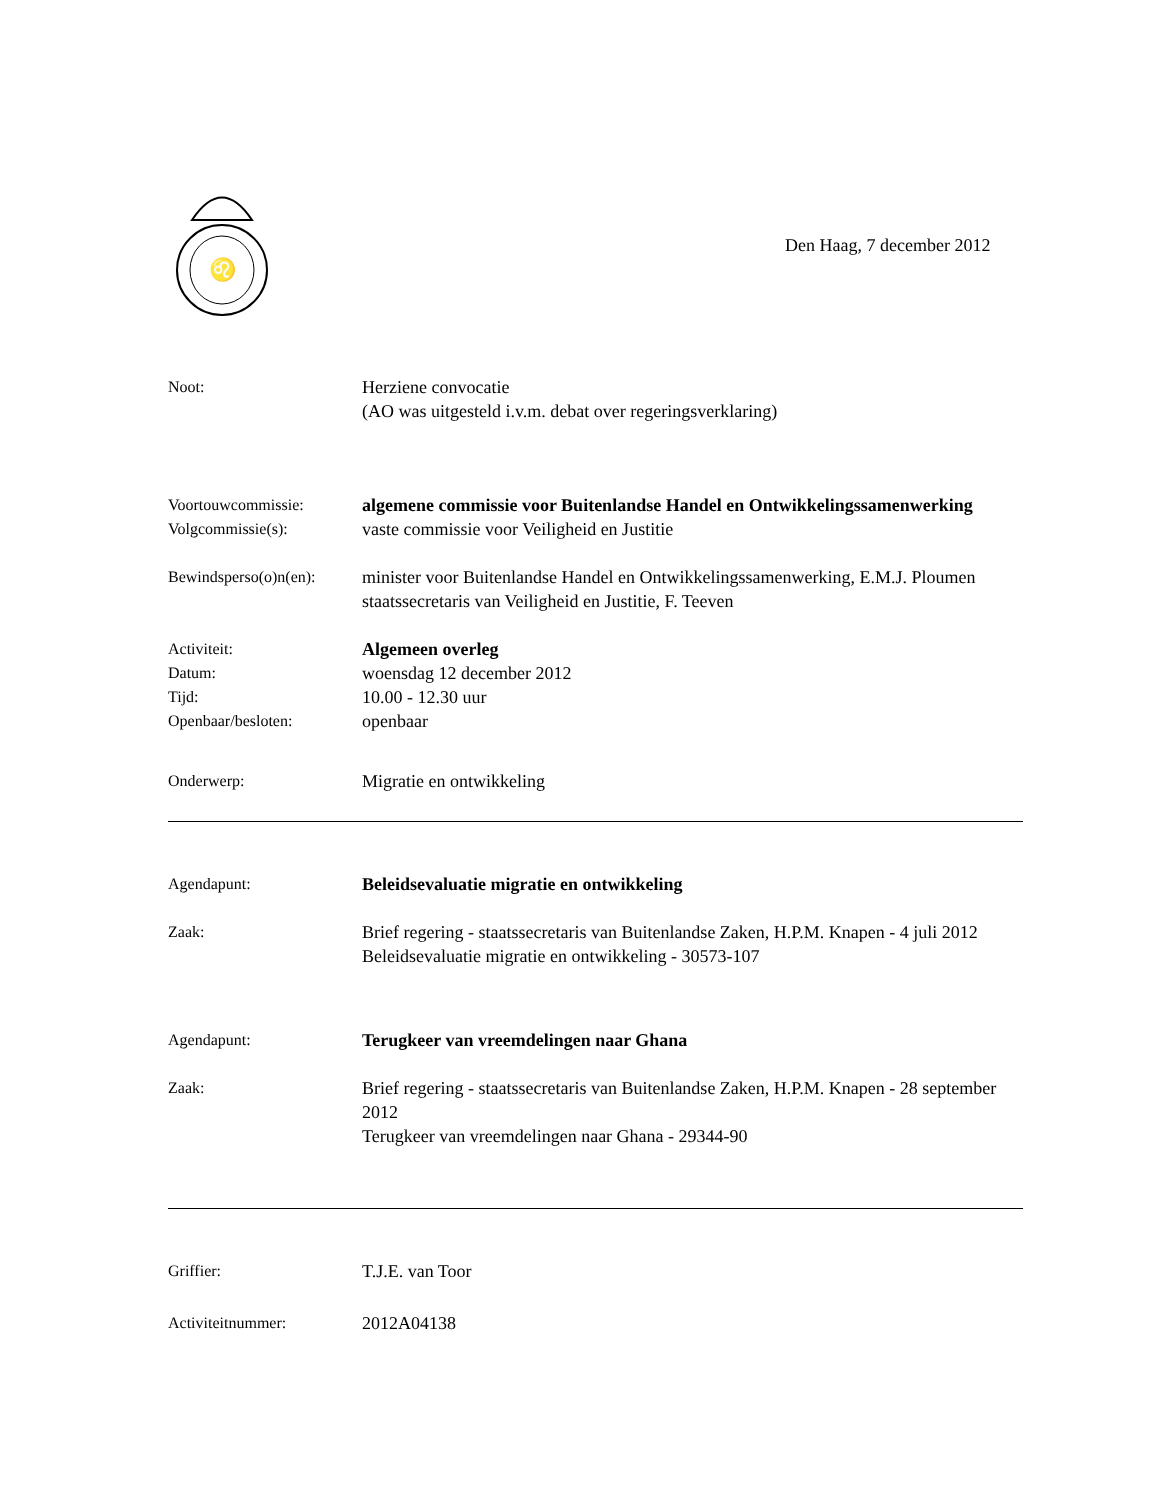♌
Den Haag, 7 december 2012
Noot: Herziene convocatie
(AO was uitgesteld i.v.m. debat over regeringsverklaring)
Voortouwcommissie: algemene commissie voor Buitenlandse Handel en Ontwikkelingssamenwerking
Volgcommissie(s): vaste commissie voor Veiligheid en Justitie
Bewindsperso(o)n(en):
minister voor Buitenlandse Handel en Ontwikkelingssamenwerking, E.M.J. Ploumen
staatssecretaris van Veiligheid en Justitie, F. Teeven
Activiteit: Algemeen overleg
Datum: woensdag 12 december 2012
Tijd: 10.00 - 12.30 uur
Openbaar/besloten: openbaar
Onderwerp: Migratie en ontwikkeling
Agendapunt: Beleidsevaluatie migratie en ontwikkeling
Zaak: Brief regering - staatssecretaris van Buitenlandse Zaken, H.P.M. Knapen - 4 juli 2012
Beleidsevaluatie migratie en ontwikkeling - 30573-107
Agendapunt: Terugkeer van vreemdelingen naar Ghana
Zaak: Brief regering - staatssecretaris van Buitenlandse Zaken, H.P.M. Knapen - 28 september 2012
Terugkeer van vreemdelingen naar Ghana - 29344-90
Griffier: T.J.E. van Toor
Activiteitnummer: 2012A04138